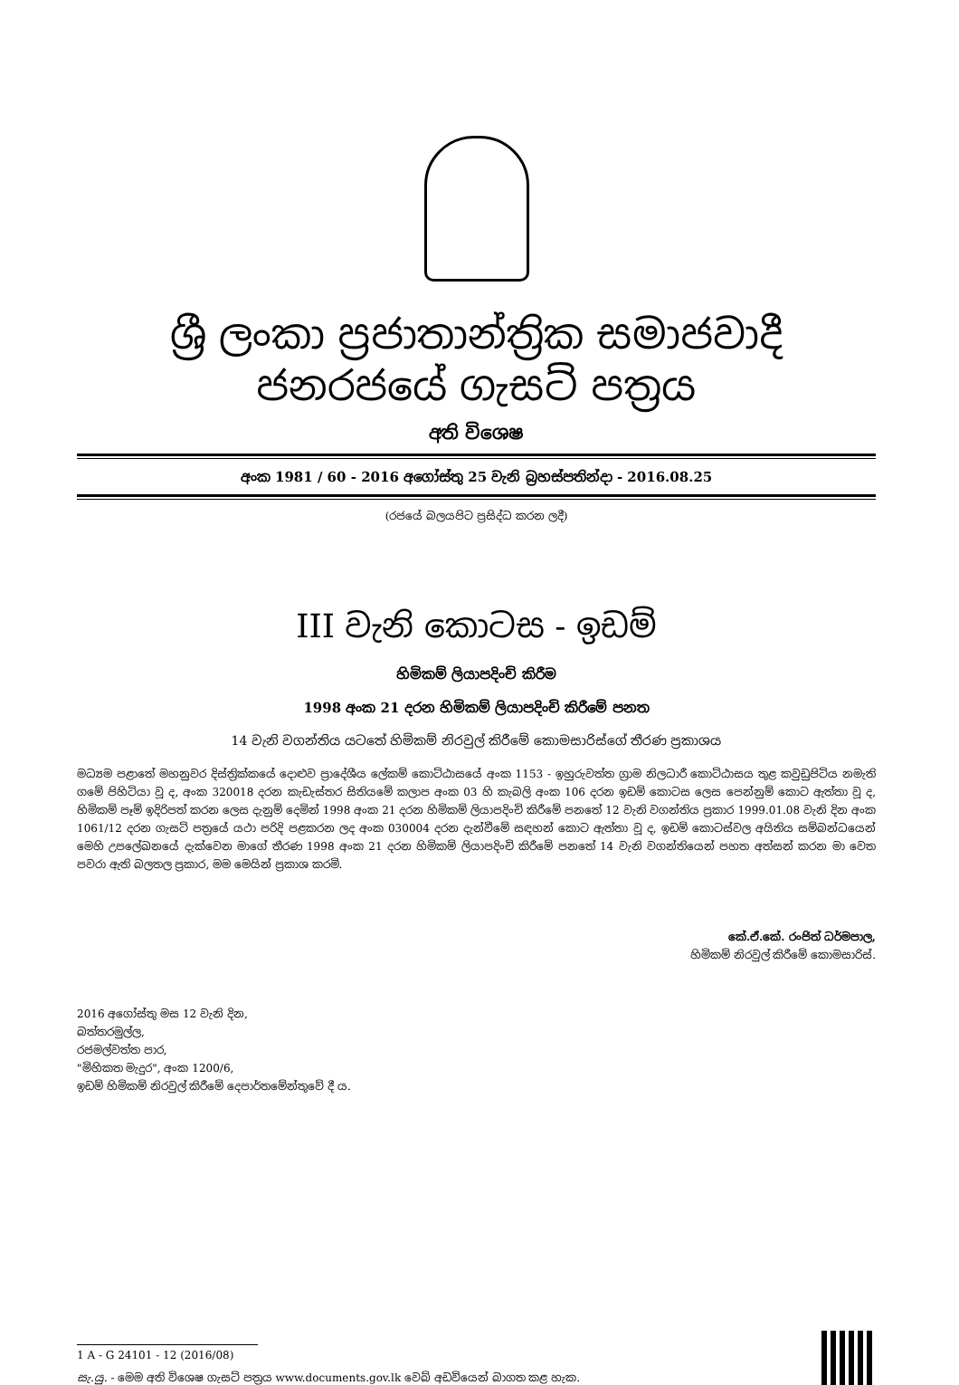ශ්‍රී ලංකා ප්‍රජාතාන්ත්‍රික සමාජවාදී ජනරජයේ ගැසට් පත්‍රය
අති විශෙෂ
අංක 1981 / 60 - 2016 අගෝස්තු 25 වැනි බ්‍රහස්පතින්දා - 2016.08.25
(රජයේ බලයපිට ප්‍රසිද්ධ කරන ලදී)
III වැනි කොටස - ඉඩම්
හිමිකම් ලියාපදිංචි කිරීම
1998 අංක 21 දරන හිමිකම් ලියාපදිංචි කිරීමේ පනත
14 වැනි වගන්තිය යටතේ හිමිකම් නිරවුල් කිරීමේ කොමසාරිස්ගේ තීරණ ප්‍රකාශය
මධ්‍යම පළාතේ මහනුවර දිස්ත්‍රික්කයේ දොළුව ප්‍රාදේශීය ලේකම් කොට්ඨාසයේ අංක 1153 - ඉහුරුවත්ත ග්‍රාම නිලධාරී කොට්ඨාසය තුළ කවුඩුපිටිය නමැති ගමේ පිහිටියා වූ ද, අංක 320018 දරන කැඩැස්තර සිතියමේ කලාප අංක 03 හි කැබලි අංක 106 දරන ඉඩම් කොටස ලෙස පෙන්නුම් කොට ඇත්තා වූ ද, හිමිකම් පෑම් ඉදිරිපත් කරන ලෙස දැනුම් දෙමින් 1998 අංක 21 දරන හිමිකම් ලියාපදිංචි කිරීමේ පනතේ 12 වැනි වගන්තිය ප්‍රකාර 1999.01.08 වැනි දින අංක 1061/12 දරන ගැසට් පත්‍රයේ යථා පරිදි පළකරන ලද අංක 030004 දරන දැන්වීමේ සඳහන් කොට ඇත්තා වූ ද, ඉඩම් කොටස්වල අයිතිය සම්බන්ධයෙන් මෙහි උපලේඛනයේ දැක්වෙන මාගේ තීරණ 1998 අංක 21 දරන හිමිකම් ලියාපදිංචි කිරීමේ පනතේ 14 වැනි වගන්තියෙන් පහත අත්සන් කරන මා වෙත පවරා ඇති බලතල ප්‍රකාර, මම මෙයින් ප්‍රකාශ කරමි.
කේ.ඒ.කේ. රංජිත් ධර්මපාල,
හිමිකම් නිරවුල් කිරීමේ කොමසාරිස්.
2016 අගෝස්තු මස 12 වැනි දින,
බත්තරමුල්ල,
රජමල්වත්ත පාර,
"මිහිකත මැදුර", අංක 1200/6,
ඉඩම් හිමිකම් නිරවුල් කිරීමේ දෙපාර්තමේන්තුවේ දී ය.
1 A - G 24101 - 12 (2016/08)
සැ.යු. - මෙම අති විශෙෂ ගැසට් පත්‍රය www.documents.gov.lk වෙබ් අඩවියෙන් බාගත කළ හැක.